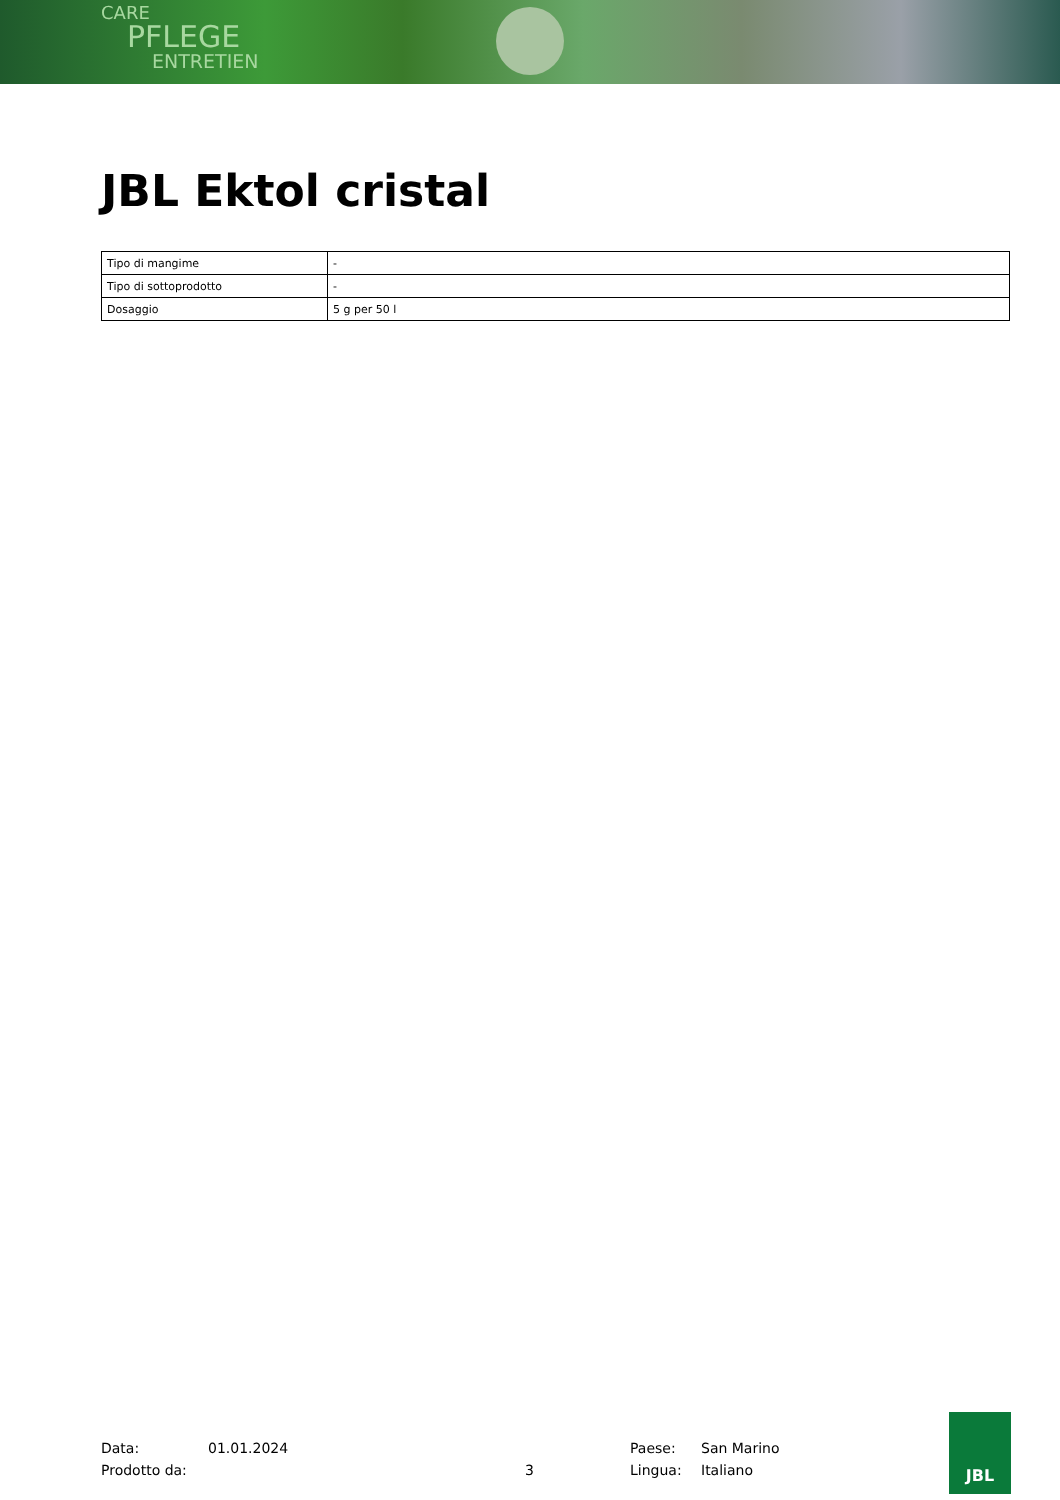CARE
PFLEGE
ENTRETIEN
JBL Ektol cristal
| Tipo di mangime | - |
| Tipo di sottoprodotto | - |
| Dosaggio | 5 g per 50 l |
Data: 01.01.2024 Paese: San Marino
Prodotto da: 3 Lingua: Italiano
JBL